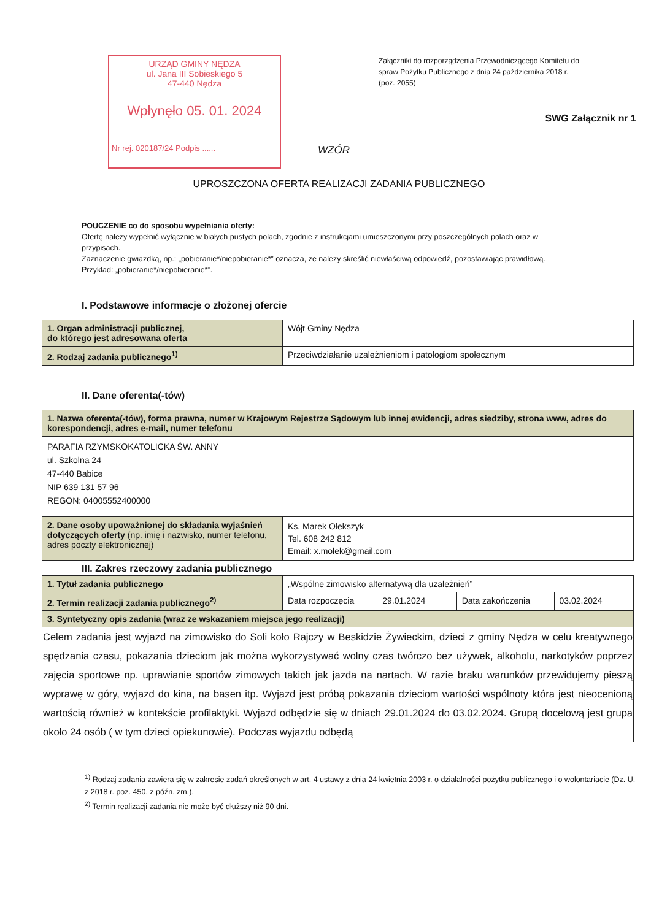URZĄD GMINY NĘDZA
ul. Jana III Sobieskiego 5
47-440 Nędza
Wpłynęło 05. 01. 2024
Nr rej. 020187/24 Podpis ......
Załączniki do rozporządzenia Przewodniczącego Komitetu do spraw Pożytku Publicznego z dnia 24 października 2018 r. (poz. 2055)
SWG Załącznik nr 1
WZÓR
UPROSZCZONA OFERTA REALIZACJI ZADANIA PUBLICZNEGO
POUCZENIE co do sposobu wypełniania oferty:
Ofertę należy wypełnić wyłącznie w białych pustych polach, zgodnie z instrukcjami umieszczonymi przy poszczególnych polach oraz w przypisach.
Zaznaczenie gwiazdką, np.: „pobieranie*/niepobieranie*” oznacza, że należy skreślić niewłaściwą odpowiedź, pozostawiając prawidłową. Przykład: „pobieranie*/niepobieranie*”.
I. Podstawowe informacje o złożonej ofercie
| 1. Organ administracji publicznej, do którego jest adresowana oferta | Wójt Gminy Nędza |
| 2. Rodzaj zadania publicznego<sup>1)</sup> | Przeciwdziałanie uzależnieniom i patologiom społecznym |
II. Dane oferenta(-tów)
| 1. Nazwa oferenta(-tów), forma prawna, numer w Krajowym Rejestrze Sądowym lub innej ewidencji, adres siedziby, strona www, adres do korespondencji, adres e-mail, numer telefonu | |
| --- | --- |
| PARAFIA RZYMSKOKATOLICKA ŚW. ANNY ul. Szkolna 24 47-440 Babice NIP 639 131 57 96 REGON: 04005552400000 | |
| 2. Dane osoby upoważnionej do składania wyjaśnień dotyczących oferty (np. imię i nazwisko, numer telefonu, adres poczty elektronicznej) | Ks. Marek Olekszyk Tel. 608 242 812 Email: x.molek@gmail.com |
III. Zakres rzeczowy zadania publicznego
| 1. Tytuł zadania publicznego | „Wspólne zimowisko alternatywą dla uzależnień” | | | |
| 2. Termin realizacji zadania publicznego<sup>2)</sup> | Data rozpoczęcia | 29.01.2024 | Data zakończenia | 03.02.2024 |
| 3. Syntetyczny opis zadania (wraz ze wskazaniem miejsca jego realizacji) | | | | |
| Celem zadania jest wyjazd na zimowisko do Soli koło Rajczy w Beskidzie Żywieckim, dzieci z gminy Nędza w celu kreatywnego spędzania czasu, pokazania dzieciom jak można wykorzystywać wolny czas twórczo bez używek, alkoholu, narkotyków poprzez zajęcia sportowe np. uprawianie sportów zimowych takich jak jazda na nartach. W razie braku warunków przewidujemy pieszą wyprawę w góry, wyjazd do kina, na basen itp. Wyjazd jest próbą pokazania dzieciom wartości wspólnoty która jest nieocenioną wartością również w kontekście profilaktyki. Wyjazd odbędzie się w dniach 29.01.2024 do 03.02.2024. Grupą docelową jest grupa około 24 osób ( w tym dzieci opiekunowie). Podczas wyjazdu odbędą | | | | |
<sup>1)</sup> Rodzaj zadania zawiera się w zakresie zadań określonych w art. 4 ustawy z dnia 24 kwietnia 2003 r. o działalności pożytku publicznego i o wolontariacie (Dz. U. z 2018 r. poz. 450, z późn. zm.).
<sup>2)</sup> Termin realizacji zadania nie może być dłuższy niż 90 dni.